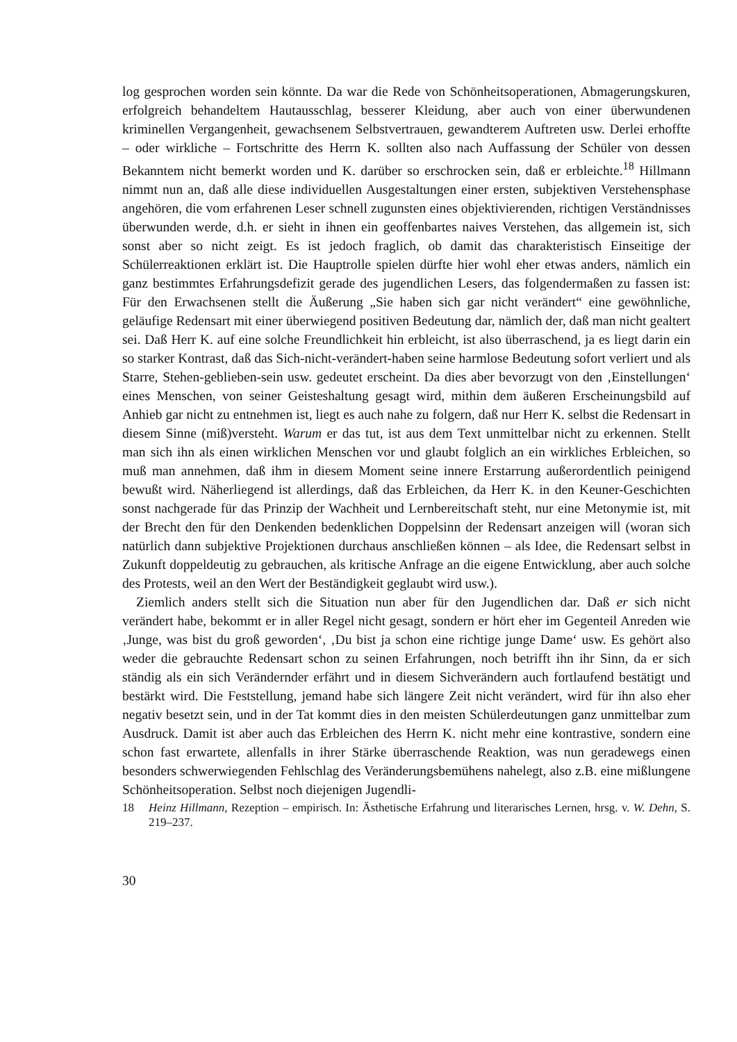log gesprochen worden sein könnte. Da war die Rede von Schönheitsoperationen, Abmagerungskuren, erfolgreich behandeltem Hautausschlag, besserer Kleidung, aber auch von einer überwundenen kriminellen Vergangenheit, gewachsenem Selbstvertrauen, gewandterem Auftreten usw. Derlei erhoffte – oder wirkliche – Fortschritte des Herrn K. sollten also nach Auffassung der Schüler von dessen Bekanntem nicht bemerkt worden und K. darüber so erschrocken sein, daß er erbleichte.<sup>18</sup> Hillmann nimmt nun an, daß alle diese individuellen Ausgestaltungen einer ersten, subjektiven Verstehensphase angehören, die vom erfahrenen Leser schnell zugunsten eines objektivierenden, richtigen Verständnisses überwunden werde, d.h. er sieht in ihnen ein geoffenbartes naives Verstehen, das allgemein ist, sich sonst aber so nicht zeigt. Es ist jedoch fraglich, ob damit das charakteristisch Einseitige der Schülerreaktionen erklärt ist. Die Hauptrolle spielen dürfte hier wohl eher etwas anders, nämlich ein ganz bestimmtes Erfahrungsdefizit gerade des jugendlichen Lesers, das folgendermaßen zu fassen ist: Für den Erwachsenen stellt die Äußerung „Sie haben sich gar nicht verändert“ eine gewöhnliche, geläufige Redensart mit einer überwiegend positiven Bedeutung dar, nämlich der, daß man nicht gealtert sei. Daß Herr K. auf eine solche Freundlichkeit hin erbleicht, ist also überraschend, ja es liegt darin ein so starker Kontrast, daß das Sich-nicht-verändert-haben seine harmlose Bedeutung sofort verliert und als Starre, Stehen-geblieben-sein usw. gedeutet erscheint. Da dies aber bevorzugt von den ‚Einstellungen‘ eines Menschen, von seiner Geisteshaltung gesagt wird, mithin dem äußeren Erscheinungsbild auf Anhieb gar nicht zu entnehmen ist, liegt es auch nahe zu folgern, daß nur Herr K. selbst die Redensart in diesem Sinne (miß)versteht. Warum er das tut, ist aus dem Text unmittelbar nicht zu erkennen. Stellt man sich ihn als einen wirklichen Menschen vor und glaubt folglich an ein wirkliches Erbleichen, so muß man annehmen, daß ihm in diesem Moment seine innere Erstarrung außerordentlich peinigend bewußt wird. Näherliegend ist allerdings, daß das Erbleichen, da Herr K. in den Keuner-Geschichten sonst nachgerade für das Prinzip der Wachheit und Lernbereitschaft steht, nur eine Metonymie ist, mit der Brecht den für den Denkenden bedenklichen Doppelsinn der Redensart anzeigen will (woran sich natürlich dann subjektive Projektionen durchaus anschließen können – als Idee, die Redensart selbst in Zukunft doppeldeutig zu gebrauchen, als kritische Anfrage an die eigene Entwicklung, aber auch solche des Protests, weil an den Wert der Beständigkeit geglaubt wird usw.).
Ziemlich anders stellt sich die Situation nun aber für den Jugendlichen dar. Daß er sich nicht verändert habe, bekommt er in aller Regel nicht gesagt, sondern er hört eher im Gegenteil Anreden wie ‚Junge, was bist du groß geworden‘, ‚Du bist ja schon eine richtige junge Dame‘ usw. Es gehört also weder die gebrauchte Redensart schon zu seinen Erfahrungen, noch betrifft ihn ihr Sinn, da er sich ständig als ein sich Verändernder erfährt und in diesem Sichverändern auch fortlaufend bestätigt und bestärkt wird. Die Feststellung, jemand habe sich längere Zeit nicht verändert, wird für ihn also eher negativ besetzt sein, und in der Tat kommt dies in den meisten Schülerdeutungen ganz unmittelbar zum Ausdruck. Damit ist aber auch das Erbleichen des Herrn K. nicht mehr eine kontrastive, sondern eine schon fast erwartete, allenfalls in ihrer Stärke überraschende Reaktion, was nun geradewegs einen besonders schwerwiegenden Fehlschlag des Veränderungsbemühens nahelegt, also z.B. eine mißlungene Schönheitsoperation. Selbst noch diejenigen Jugendli-
18 Heinz Hillmann, Rezeption – empirisch. In: Ästhetische Erfahrung und literarisches Lernen, hrsg. v. W. Dehn, S. 219–237.
30